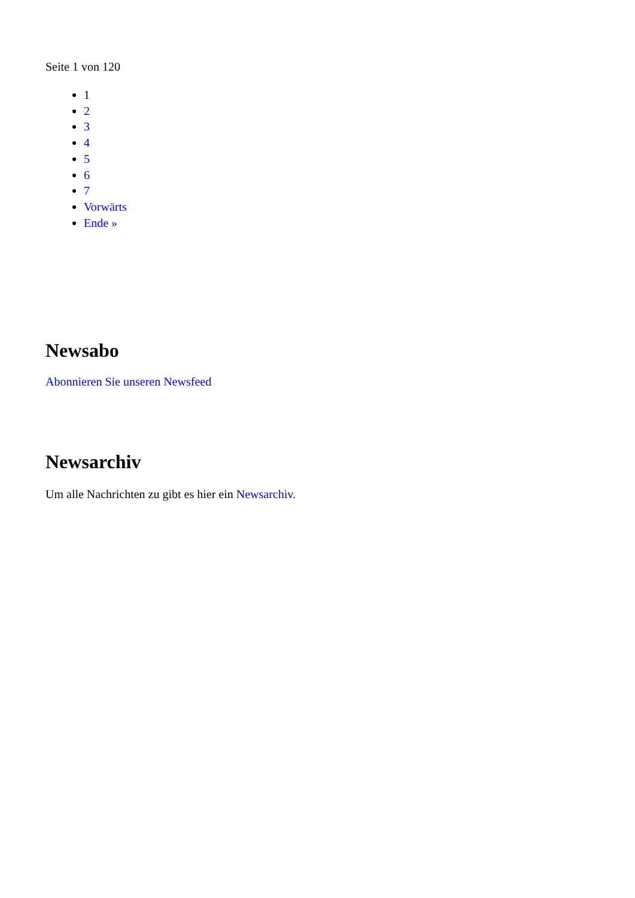Seite 1 von 120
1
2
3
4
5
6
7
Vorwärts
Ende »
Newsabo
Abonnieren Sie unseren Newsfeed
Newsarchiv
Um alle Nachrichten zu gibt es hier ein Newsarchiv.